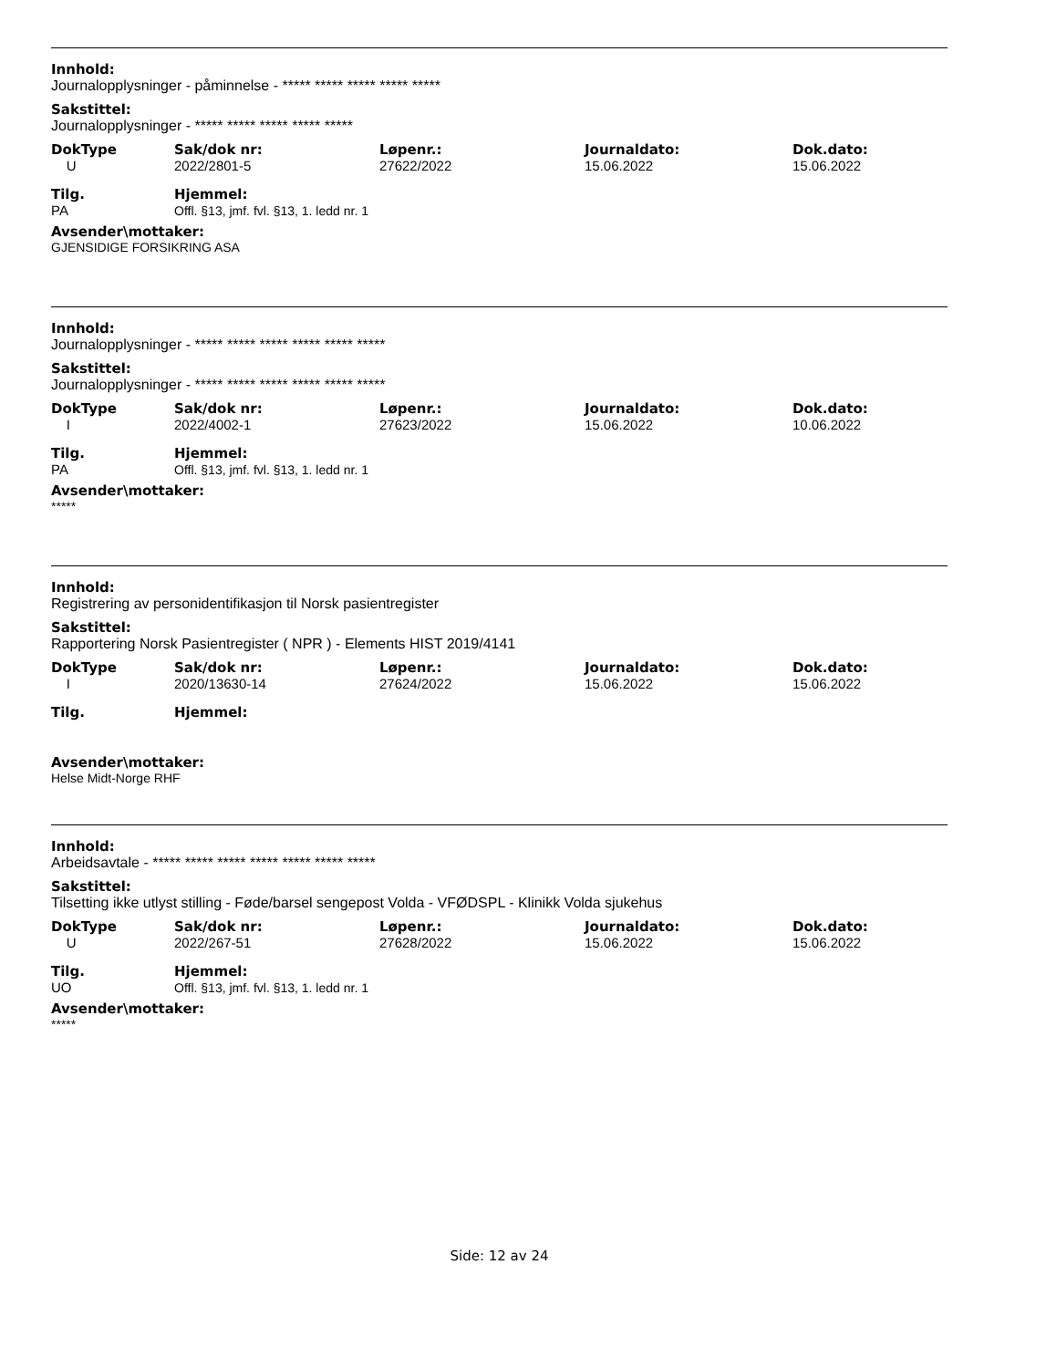Innhold:
Journalopplysninger - påminnelse - ***** ***** ***** ***** *****
Sakstittel:
Journalopplysninger - ***** ***** ***** ***** *****
| DokType | Sak/dok nr: | Løpenr.: | Journaldato: | Dok.dato: |
| --- | --- | --- | --- | --- |
| U | 2022/2801-5 | 27622/2022 | 15.06.2022 | 15.06.2022 |
| Tilg. | Hjemmel: |
| --- | --- |
| PA | Offl. §13, jmf. fvl. §13, 1. ledd nr. 1 |
Avsender\mottaker:
GJENSIDIGE FORSIKRING ASA
Innhold:
Journalopplysninger - ***** ***** ***** ***** ***** *****
Sakstittel:
Journalopplysninger - ***** ***** ***** ***** ***** *****
| DokType | Sak/dok nr: | Løpenr.: | Journaldato: | Dok.dato: |
| --- | --- | --- | --- | --- |
| I | 2022/4002-1 | 27623/2022 | 15.06.2022 | 10.06.2022 |
| Tilg. | Hjemmel: |
| --- | --- |
| PA | Offl. §13, jmf. fvl. §13, 1. ledd nr. 1 |
Avsender\mottaker:
*****
Innhold:
Registrering av personidentifikasjon til Norsk pasientregister
Sakstittel:
Rapportering Norsk Pasientregister ( NPR ) - Elements HIST 2019/4141
| DokType | Sak/dok nr: | Løpenr.: | Journaldato: | Dok.dato: |
| --- | --- | --- | --- | --- |
| I | 2020/13630-14 | 27624/2022 | 15.06.2022 | 15.06.2022 |
| Tilg. | Hjemmel: |
| --- | --- |
Avsender\mottaker:
Helse Midt-Norge RHF
Innhold:
Arbeidsavtale - ***** ***** ***** ***** ***** ***** *****
Sakstittel:
Tilsetting ikke utlyst stilling - Føde/barsel sengepost Volda - VFØDSPL - Klinikk Volda sjukehus
| DokType | Sak/dok nr: | Løpenr.: | Journaldato: | Dok.dato: |
| --- | --- | --- | --- | --- |
| U | 2022/267-51 | 27628/2022 | 15.06.2022 | 15.06.2022 |
| Tilg. | Hjemmel: |
| --- | --- |
| UO | Offl. §13, jmf. fvl. §13, 1. ledd nr. 1 |
Avsender\mottaker:
*****
Side: 12 av 24